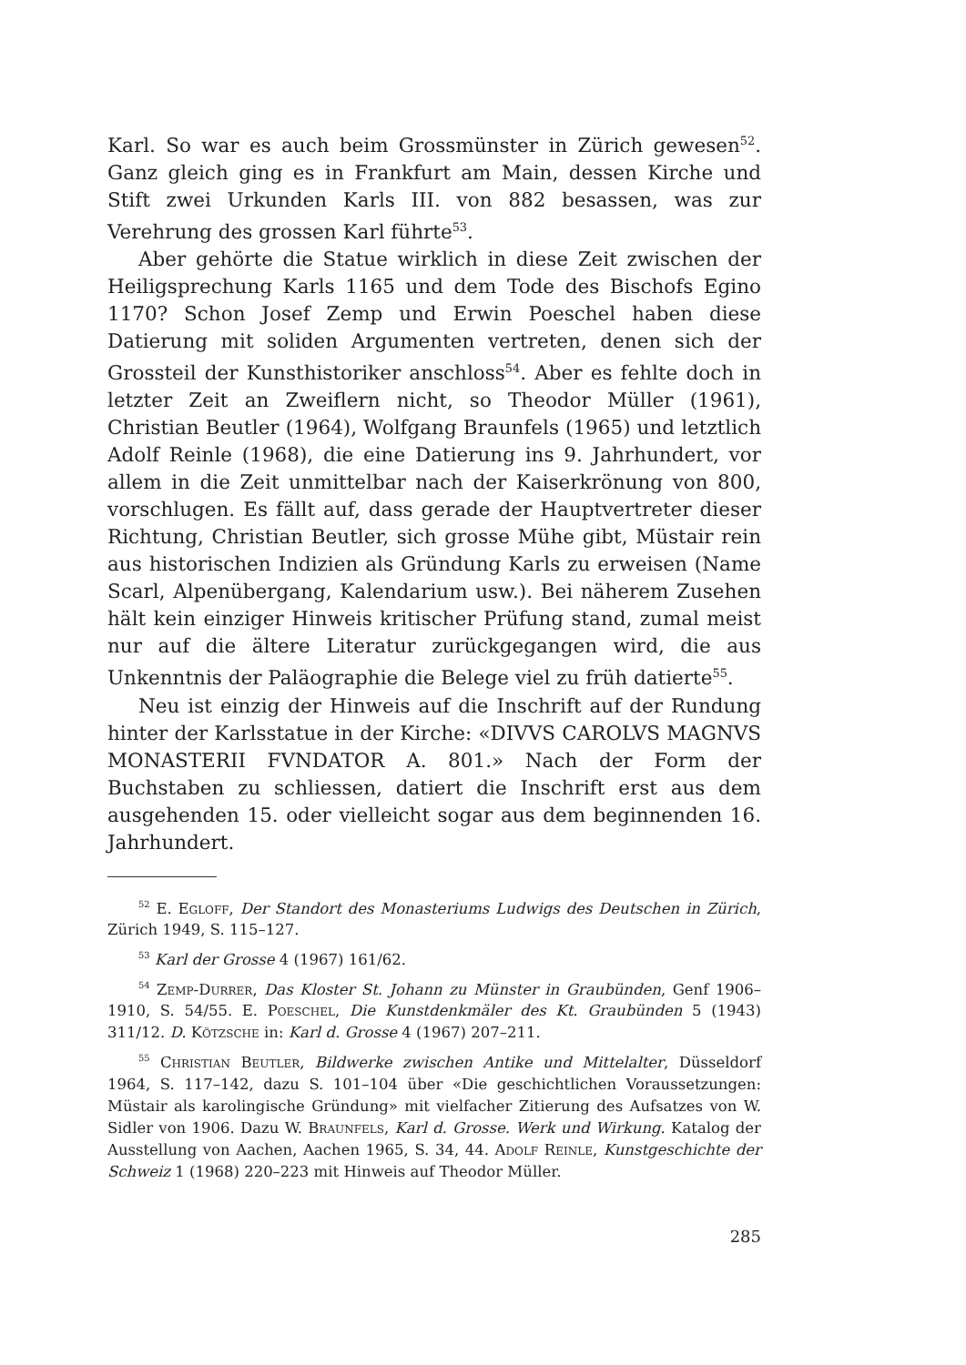Karl. So war es auch beim Grossmünster in Zürich gewesen<sup>52</sup>. Ganz gleich ging es in Frankfurt am Main, dessen Kirche und Stift zwei Urkunden Karls III. von 882 besassen, was zur Verehrung des grossen Karl führte<sup>53</sup>.
Aber gehörte die Statue wirklich in diese Zeit zwischen der Heiligsprechung Karls 1165 und dem Tode des Bischofs Egino 1170? Schon Josef Zemp und Erwin Poeschel haben diese Datierung mit soliden Argumenten vertreten, denen sich der Grossteil der Kunsthistoriker anschloss<sup>54</sup>. Aber es fehlte doch in letzter Zeit an Zweiflern nicht, so Theodor Müller (1961), Christian Beutler (1964), Wolfgang Braunfels (1965) und letztlich Adolf Reinle (1968), die eine Datierung ins 9. Jahrhundert, vor allem in die Zeit unmittelbar nach der Kaiserkrönung von 800, vorschlugen. Es fällt auf, dass gerade der Hauptvertreter dieser Richtung, Christian Beutler, sich grosse Mühe gibt, Müstair rein aus historischen Indizien als Gründung Karls zu erweisen (Name Scarl, Alpenübergang, Kalendarium usw.). Bei näherem Zusehen hält kein einziger Hinweis kritischer Prüfung stand, zumal meist nur auf die ältere Literatur zurückgegangen wird, die aus Unkenntnis der Paläographie die Belege viel zu früh datierte<sup>55</sup>.
Neu ist einzig der Hinweis auf die Inschrift auf der Rundung hinter der Karlsstatue in der Kirche: «DIVVS CAROLVS MAGNVS MONASTERII FVNDATOR A. 801.» Nach der Form der Buchstaben zu schliessen, datiert die Inschrift erst aus dem ausgehenden 15. oder vielleicht sogar aus dem beginnenden 16. Jahrhundert.
<sup>52</sup> E. Egloff, Der Standort des Monasteriums Ludwigs des Deutschen in Zürich, Zürich 1949, S. 115–127.
<sup>53</sup> Karl der Grosse 4 (1967) 161/62.
<sup>54</sup> Zemp-Durrer, Das Kloster St. Johann zu Münster in Graubünden, Genf 1906–1910, S. 54/55. E. Poeschel, Die Kunstdenkmäler des Kt. Graubünden 5 (1943) 311/12. D. Kötzsche in: Karl d. Grosse 4 (1967) 207–211.
<sup>55</sup> Christian Beutler, Bildwerke zwischen Antike und Mittelalter, Düsseldorf 1964, S. 117–142, dazu S. 101–104 über «Die geschichtlichen Voraussetzungen: Müstair als karolingische Gründung» mit vielfacher Zitierung des Aufsatzes von W. Sidler von 1906. Dazu W. Braunfels, Karl d. Grosse. Werk und Wirkung. Katalog der Ausstellung von Aachen, Aachen 1965, S. 34, 44. Adolf Reinle, Kunstgeschichte der Schweiz 1 (1968) 220–223 mit Hinweis auf Theodor Müller.
285